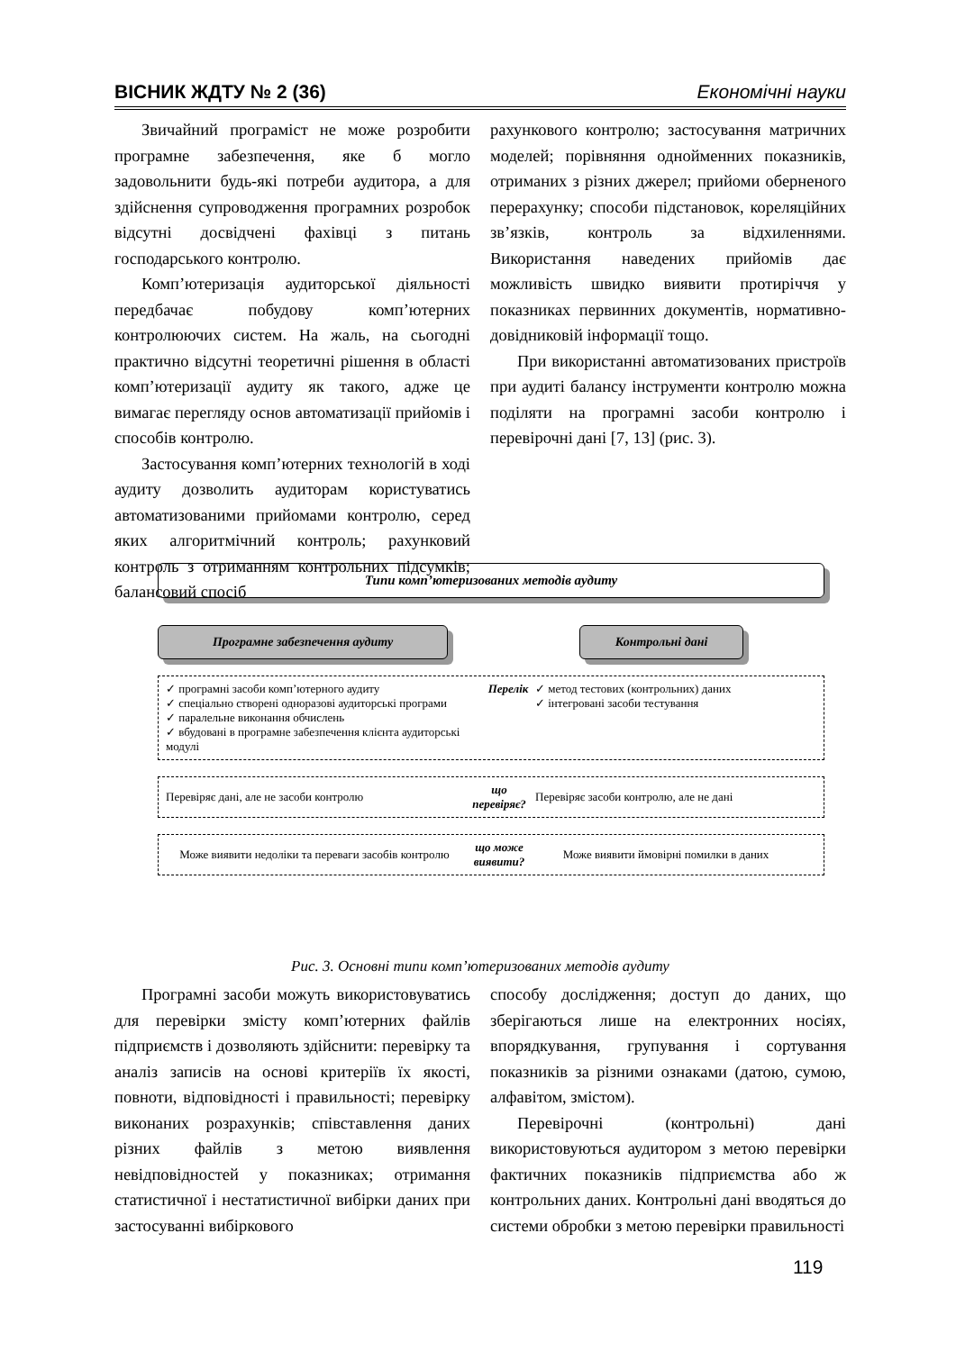ВІСНИК ЖДТУ № 2 (36) Економічні науки
Звичайний програміст не може розробити програмне забезпечення, яке б могло задовольнити будь-які потреби аудитора, а для здійснення супроводження програмних розробок відсутні досвідчені фахівці з питань господарського контролю.
Комп’ютеризація аудиторської діяльності передбачає побудову комп’ютерних контролюючих систем. На жаль, на сьогодні практично відсутні теоретичні рішення в області комп’ютеризації аудиту як такого, адже це вимагає перегляду основ автоматизації прийомів і способів контролю.
Застосування комп’ютерних технологій в ході аудиту дозволить аудиторам користуватись автоматизованими прийомами контролю, серед яких алгоритмічний контроль; рахунковий контроль з отриманням контрольних підсумків; балансовий спосіб
рахункового контролю; застосування матричних моделей; порівняння однойменних показників, отриманих з різних джерел; прийоми оберненого перерахунку; способи підстановок, кореляційних зв’язків, контроль за відхиленнями. Використання наведених прийомів дає можливість швидко виявити протиріччя у показниках первинних документів, нормативно-довідниковій інформації тощо.
При використанні автоматизованих пристроїв при аудиті балансу інструменти контролю можна поділяти на програмні засоби контролю і перевірочні дані [7, 13] (рис. 3).
Типи комп’ютеризованих методів аудиту
Програмне забезпечення аудиту Контрольні дані
✓ програмні засоби комп’ютерного аудиту
✓ спеціально створені одноразові аудиторські програми
✓ паралельне виконання обчислень
✓ вбудовані в програмне забезпечення клієнта аудиторські модулі
Перелік ✓ метод тестових (контрольних) даних
✓ інтегровані засоби тестування
Перевіряє дані, але не засоби контролю
що перевіряє?
Перевіряє засоби контролю, але не дані
Може виявити недоліки та переваги засобів контролю
що може виявити?
Може виявити ймовірні помилки в даних
Рис. 3. Основні типи комп’ютеризованих методів аудиту
Програмні засоби можуть використовуватись для перевірки змісту комп’ютерних файлів підприємств і дозволяють здійснити: перевірку та аналіз записів на основі критеріїв їх якості, повноти, відповідності і правильності; перевірку виконаних розрахунків; співставлення даних різних файлів з метою виявлення невідповідностей у показниках; отримання статистичної і нестатистичної вибірки даних при застосуванні вибіркового
способу дослідження; доступ до даних, що зберігаються лише на електронних носіях, впорядкування, групування і сортування показників за різними ознаками (датою, сумою, алфавітом, змістом).
Перевірочні (контрольні) дані використовуються аудитором з метою перевірки фактичних показників підприємства або ж контрольних даних. Контрольні дані вводяться до системи обробки з метою перевірки правильності
119